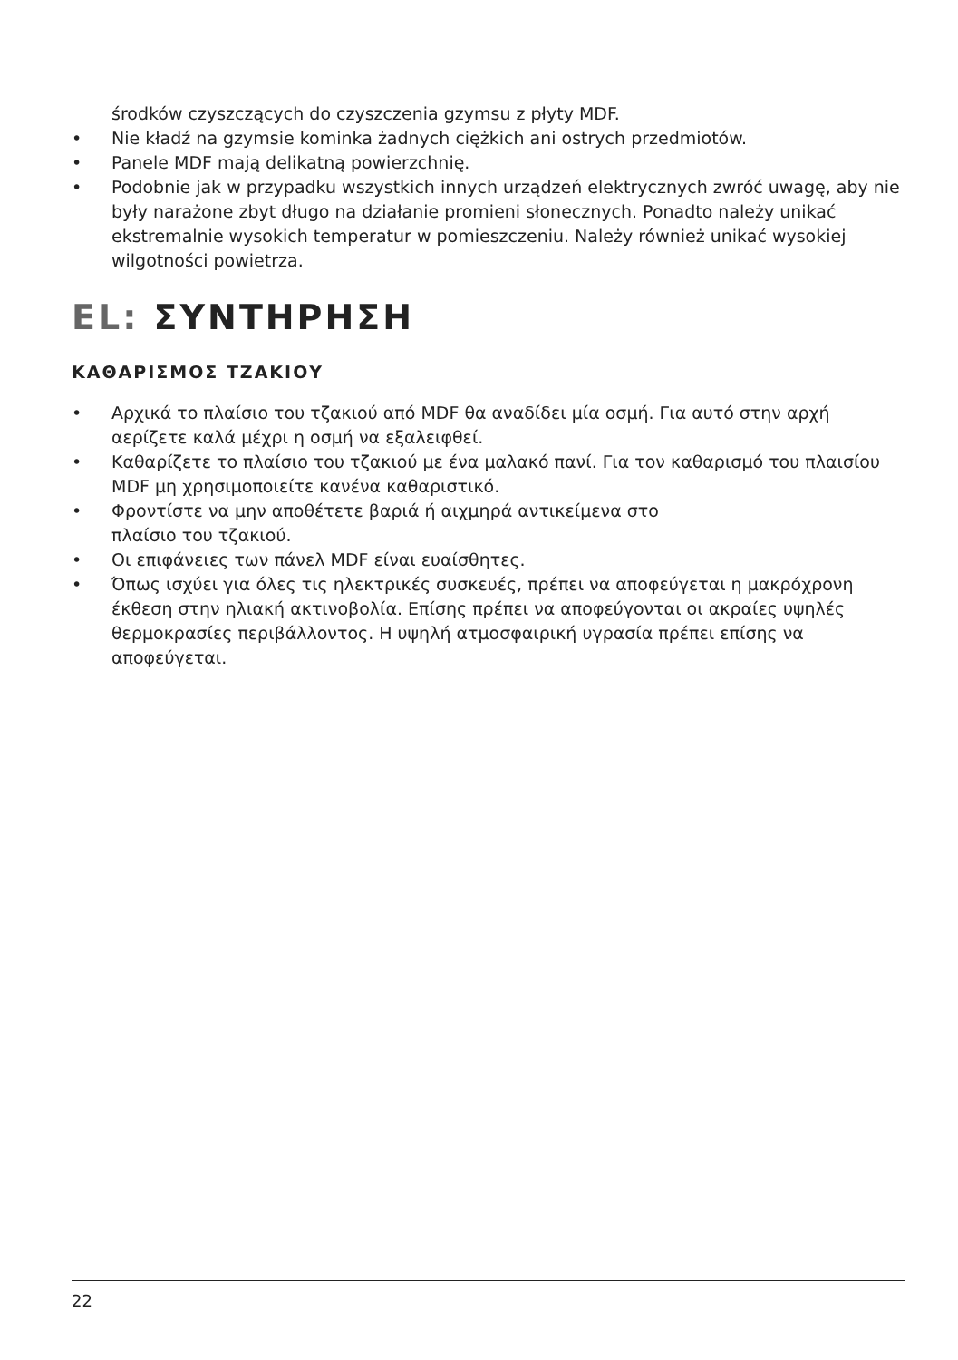środków czyszczących do czyszczenia gzymsu z płyty MDF.
• Nie kładź na gzymsie kominka żadnych ciężkich ani ostrych przedmiotów.
• Panele MDF mają delikatną powierzchnię.
• Podobnie jak w przypadku wszystkich innych urządzeń elektrycznych zwróć uwagę, aby nie były narażone zbyt długo na działanie promieni słonecznych. Ponadto należy unikać ekstremalnie wysokich temperatur w pomieszczeniu. Należy również unikać wysokiej wilgotności powietrza.
EL: ΣΥΝΤΗΡΗΣΗ
ΚΑΘΑΡΙΣΜΟΣ ΤΖΑΚΙΟΥ
• Αρχικά το πλαίσιο του τζακιού από MDF θα αναδίδει μία οσμή. Για αυτό στην αρχή αερίζετε καλά μέχρι η οσμή να εξαλειφθεί.
• Καθαρίζετε το πλαίσιο του τζακιού με ένα μαλακό πανί. Για τον καθαρισμό του πλαισίου MDF μη χρησιμοποιείτε κανένα καθαριστικό.
• Φροντίστε να μην αποθέτετε βαριά ή αιχμηρά αντικείμενα στο
πλαίσιο του τζακιού.
• Οι επιφάνειες των πάνελ MDF είναι ευαίσθητες.
• Όπως ισχύει για όλες τις ηλεκτρικές συσκευές, πρέπει να αποφεύγεται η μακρόχρονη έκθεση στην ηλιακή ακτινοβολία. Επίσης πρέπει να αποφεύγονται οι ακραίες υψηλές θερμοκρασίες περιβάλλοντος. Η υψηλή ατμοσφαιρική υγρασία πρέπει επίσης να αποφεύγεται.
22